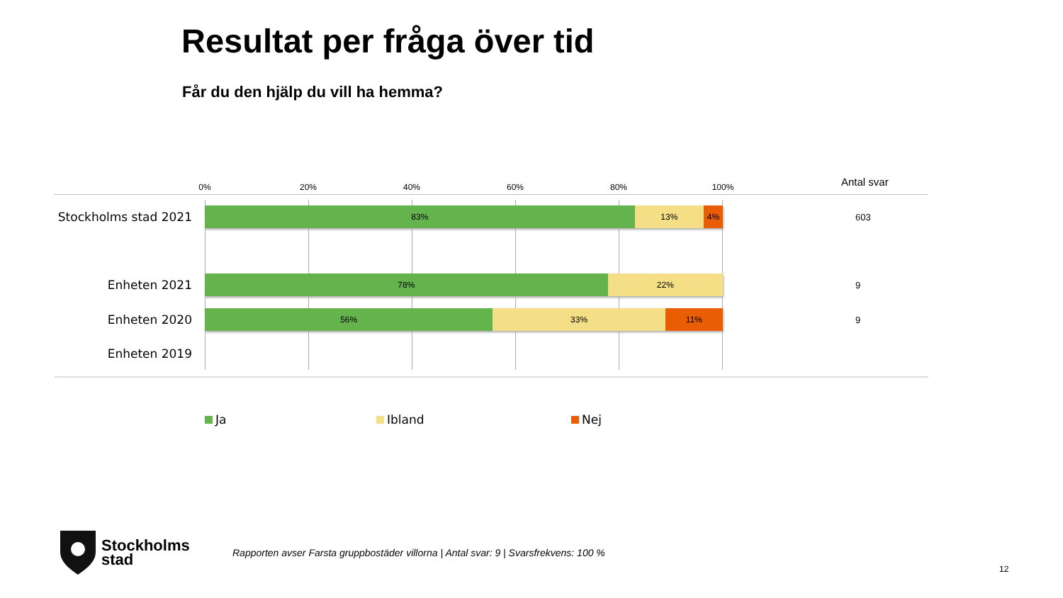Resultat per fråga över tid
Får du den hjälp du vill ha hemma?
0% 20% 40% 60% 80% 100% Antal svar
Stockholms stad 2021
83% 13% 4%
603
Enheten 2021
78% 22%
9
Enheten 2020
56% 33% 11%
9
Enheten 2019
Ja Ibland Nej
Stockholms
stad
Rapporten avser Farsta gruppbostäder villorna | Antal svar: 9 | Svarsfrekvens: 100 %
12